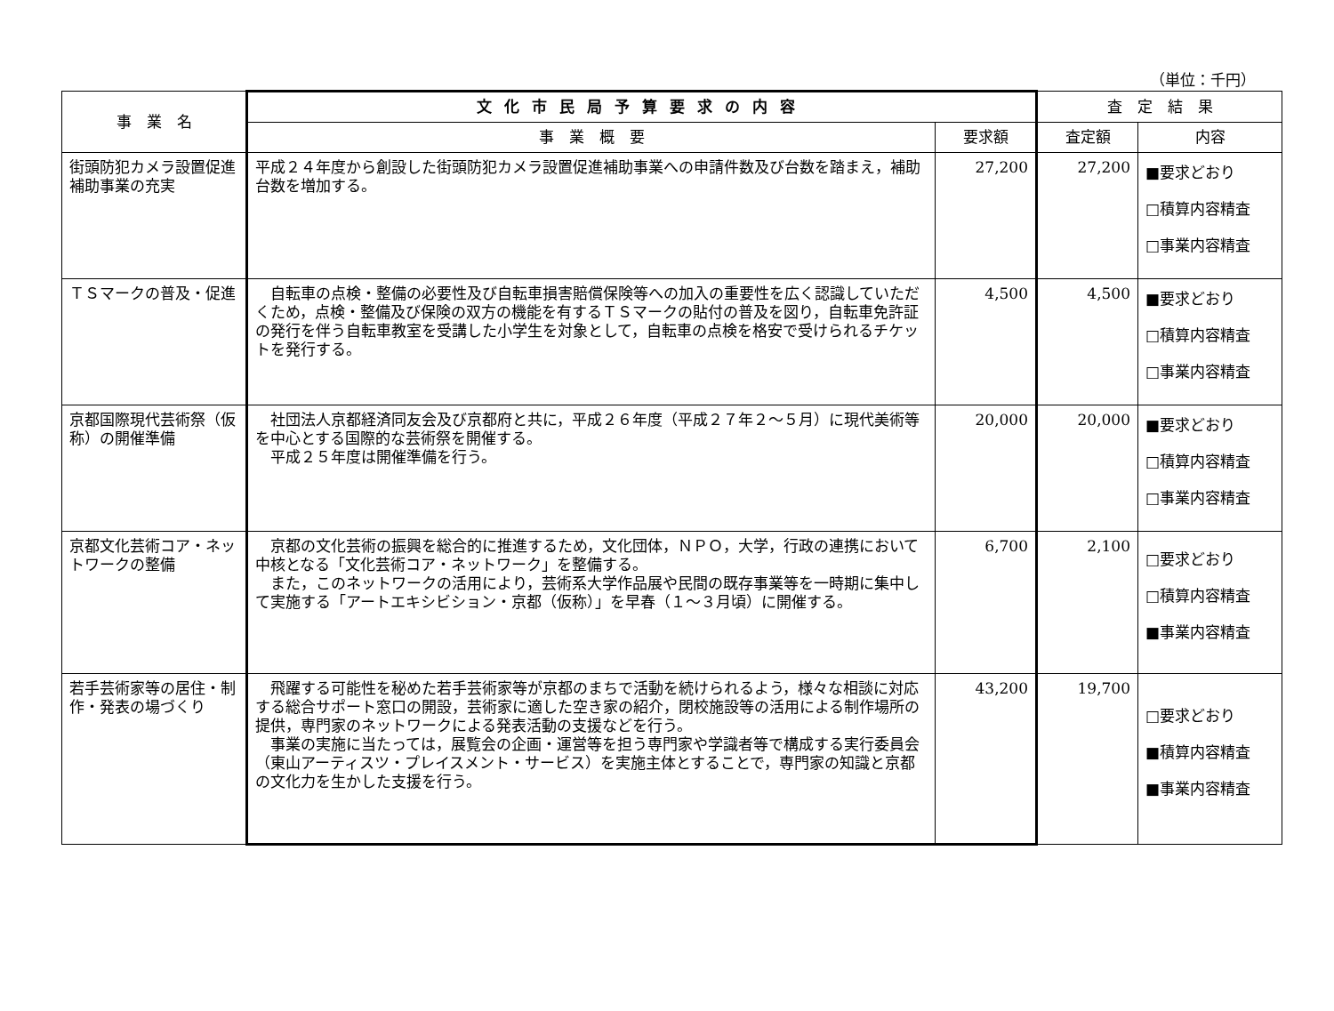（単位：千円）
| 事 業 名 | 文化市民局予算要求の内容 | | 査 定 結 果 | |
| --- | --- | --- | --- | --- |
| | 事 業 概 要 | 要求額 | 査定額 | 内容 |
| 街頭防犯カメラ設置促進補助事業の充実 | 平成２４年度から創設した街頭防犯カメラ設置促進補助事業への申請件数及び台数を踏まえ，補助台数を増加する。 | 27,200 | 27,200 | ■要求どおり □積算内容精査 □事業内容精査 |
| ＴＳマークの普及・促進 | 自転車の点検・整備の必要性及び自転車損害賠償保険等への加入の重要性を広く認識していただくため，点検・整備及び保険の双方の機能を有するＴＳマークの貼付の普及を図り，自転車免許証の発行を伴う自転車教室を受講した小学生を対象として，自転車の点検を格安で受けられるチケットを発行する。 | 4,500 | 4,500 | ■要求どおり □積算内容精査 □事業内容精査 |
| 京都国際現代芸術祭（仮称）の開催準備 | 社団法人京都経済同友会及び京都府と共に，平成２６年度（平成２７年２～５月）に現代美術等を中心とする国際的な芸術祭を開催する。 平成２５年度は開催準備を行う。 | 20,000 | 20,000 | ■要求どおり □積算内容精査 □事業内容精査 |
| 京都文化芸術コア・ネットワークの整備 | 京都の文化芸術の振興を総合的に推進するため，文化団体，ＮＰＯ，大学，行政の連携において中核となる「文化芸術コア・ネットワーク」を整備する。 また，このネットワークの活用により，芸術系大学作品展や民間の既存事業等を一時期に集中して実施する「アートエキシビション・京都（仮称）」を早春（１～３月頃）に開催する。 | 6,700 | 2,100 | □要求どおり □積算内容精査 ■事業内容精査 |
| 若手芸術家等の居住・制作・発表の場づくり | 飛躍する可能性を秘めた若手芸術家等が京都のまちで活動を続けられるよう，様々な相談に対応する総合サポート窓口の開設，芸術家に適した空き家の紹介，閉校施設等の活用による制作場所の提供，専門家のネットワークによる発表活動の支援などを行う。 事業の実施に当たっては，展覧会の企画・運営等を担う専門家や学識者等で構成する実行委員会（東山アーティスツ・プレイスメント・サービス）を実施主体とすることで，専門家の知識と京都の文化力を生かした支援を行う。 | 43,200 | 19,700 | □要求どおり ■積算内容精査 ■事業内容精査 |